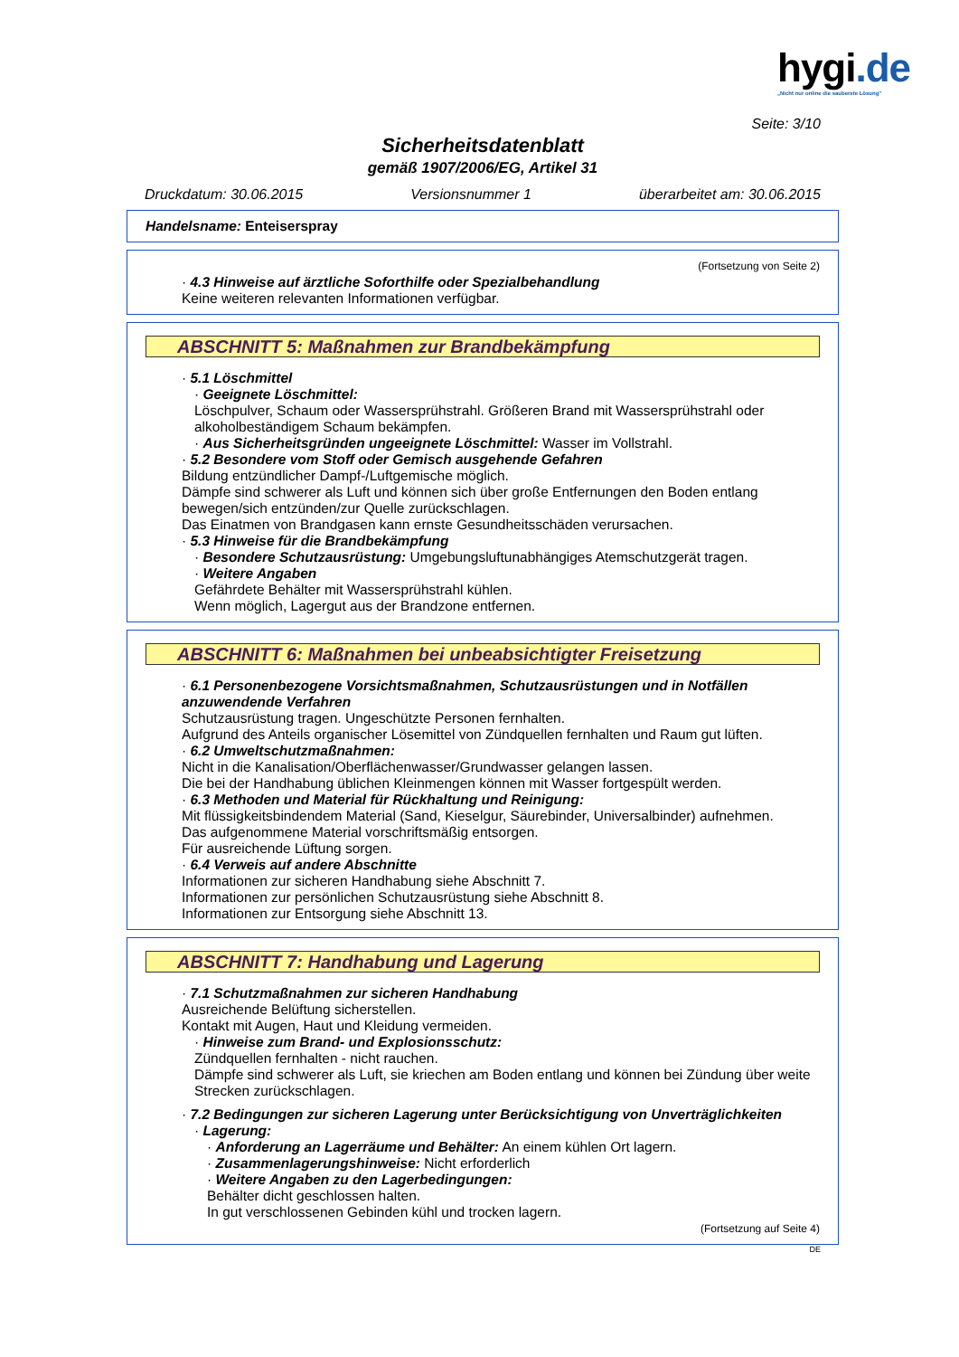hygi.de
„Nicht nur online die sauberste Lösung"
Seite: 3/10
Sicherheitsdatenblatt
gemäß 1907/2006/EG, Artikel 31
Druckdatum: 30.06.2015 Versionsnummer 1 überarbeitet am: 30.06.2015
Handelsname: Enteiserspray
(Fortsetzung von Seite 2)
· 4.3 Hinweise auf ärztliche Soforthilfe oder Spezialbehandlung
Keine weiteren relevanten Informationen verfügbar.
ABSCHNITT 5: Maßnahmen zur Brandbekämpfung
· 5.1 Löschmittel
· Geeignete Löschmittel:
Löschpulver, Schaum oder Wassersprühstrahl. Größeren Brand mit Wassersprühstrahl oder alkoholbeständigem Schaum bekämpfen.
· Aus Sicherheitsgründen ungeeignete Löschmittel: Wasser im Vollstrahl.
· 5.2 Besondere vom Stoff oder Gemisch ausgehende Gefahren
Bildung entzündlicher Dampf-/Luftgemische möglich.
Dämpfe sind schwerer als Luft und können sich über große Entfernungen den Boden entlang bewegen/sich entzünden/zur Quelle zurückschlagen.
Das Einatmen von Brandgasen kann ernste Gesundheitsschäden verursachen.
· 5.3 Hinweise für die Brandbekämpfung
· Besondere Schutzausrüstung: Umgebungsluftunabhängiges Atemschutzgerät tragen.
· Weitere Angaben
Gefährdete Behälter mit Wassersprühstrahl kühlen.
Wenn möglich, Lagergut aus der Brandzone entfernen.
ABSCHNITT 6: Maßnahmen bei unbeabsichtigter Freisetzung
· 6.1 Personenbezogene Vorsichtsmaßnahmen, Schutzausrüstungen und in Notfällen anzuwendende Verfahren
Schutzausrüstung tragen. Ungeschützte Personen fernhalten.
Aufgrund des Anteils organischer Lösemittel von Zündquellen fernhalten und Raum gut lüften.
· 6.2 Umweltschutzmaßnahmen:
Nicht in die Kanalisation/Oberflächenwasser/Grundwasser gelangen lassen.
Die bei der Handhabung üblichen Kleinmengen können mit Wasser fortgespült werden.
· 6.3 Methoden und Material für Rückhaltung und Reinigung:
Mit flüssigkeitsbindendem Material (Sand, Kieselgur, Säurebinder, Universalbinder) aufnehmen.
Das aufgenommene Material vorschriftsmäßig entsorgen.
Für ausreichende Lüftung sorgen.
· 6.4 Verweis auf andere Abschnitte
Informationen zur sicheren Handhabung siehe Abschnitt 7.
Informationen zur persönlichen Schutzausrüstung siehe Abschnitt 8.
Informationen zur Entsorgung siehe Abschnitt 13.
ABSCHNITT 7: Handhabung und Lagerung
· 7.1 Schutzmaßnahmen zur sicheren Handhabung
Ausreichende Belüftung sicherstellen.
Kontakt mit Augen, Haut und Kleidung vermeiden.
· Hinweise zum Brand- und Explosionsschutz:
Zündquellen fernhalten - nicht rauchen.
Dämpfe sind schwerer als Luft, sie kriechen am Boden entlang und können bei Zündung über weite Strecken zurückschlagen.
· 7.2 Bedingungen zur sicheren Lagerung unter Berücksichtigung von Unverträglichkeiten
· Lagerung:
· Anforderung an Lagerräume und Behälter: An einem kühlen Ort lagern.
· Zusammenlagerungshinweise: Nicht erforderlich
· Weitere Angaben zu den Lagerbedingungen:
Behälter dicht geschlossen halten.
In gut verschlossenen Gebinden kühl und trocken lagern.
(Fortsetzung auf Seite 4)
DE